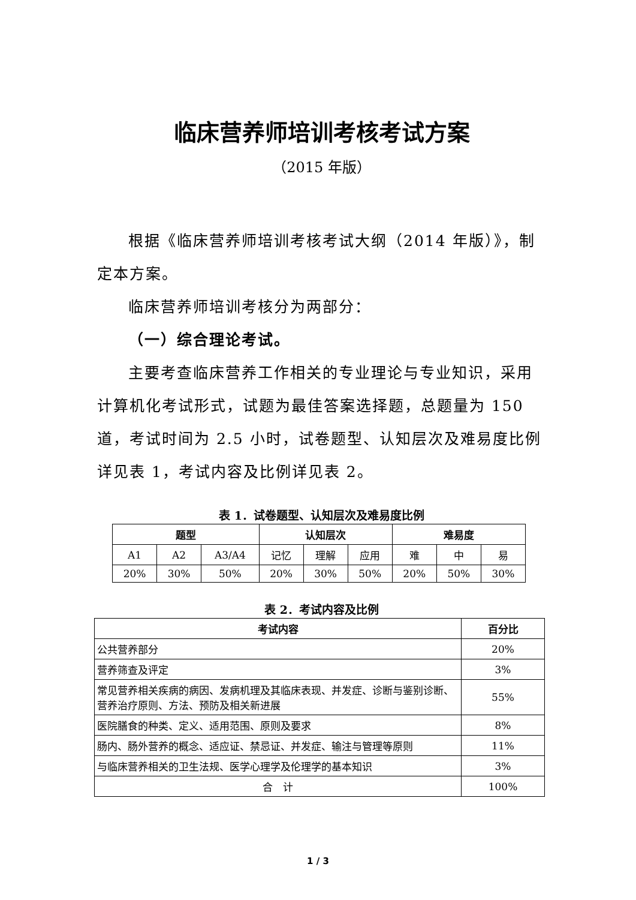临床营养师培训考核考试方案
（2015 年版）
根据《临床营养师培训考核考试大纲（2014 年版）》，制定本方案。
临床营养师培训考核分为两部分：
（一）综合理论考试。
主要考查临床营养工作相关的专业理论与专业知识，采用计算机化考试形式，试题为最佳答案选择题，总题量为 150 道，考试时间为 2.5 小时，试卷题型、认知层次及难易度比例详见表 1，考试内容及比例详见表 2。
表 1．试卷题型、认知层次及难易度比例
| 题型 | | | 认知层次 | | | 难易度 | | |
| --- | --- | --- | --- | --- | --- | --- | --- | --- |
| A1 | A2 | A3/A4 | 记忆 | 理解 | 应用 | 难 | 中 | 易 |
| 20% | 30% | 50% | 20% | 30% | 50% | 20% | 50% | 30% |
表 2．考试内容及比例
| 考试内容 | 百分比 |
| --- | --- |
| 公共营养部分 | 20% |
| 营养筛查及评定 | 3% |
| 常见营养相关疾病的病因、发病机理及其临床表现、并发症、诊断与鉴别诊断、营养治疗原则、方法、预防及相关新进展 | 55% |
| 医院膳食的种类、定义、适用范围、原则及要求 | 8% |
| 肠内、肠外营养的概念、适应证、禁忌证、并发症、输注与管理等原则 | 11% |
| 与临床营养相关的卫生法规、医学心理学及伦理学的基本知识 | 3% |
| 合 计 | 100% |
1 / 3